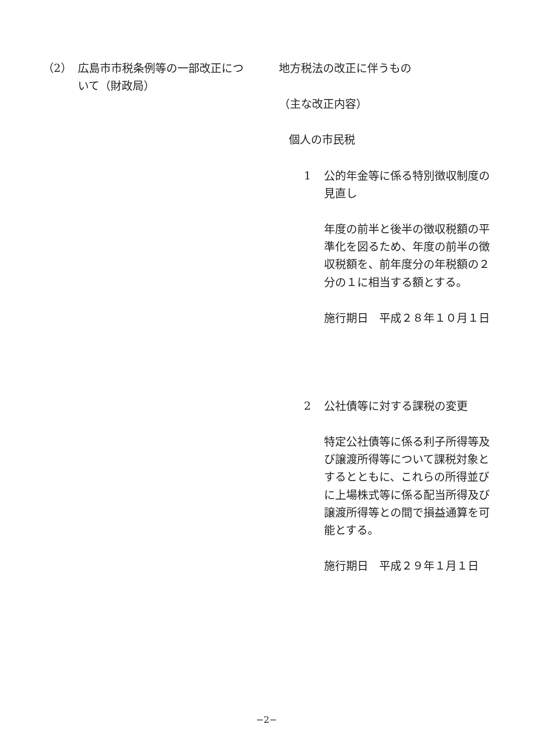（2） 広島市市税条例等の一部改正について（財政局）
地方税法の改正に伴うもの
（主な改正内容）
個人の市民税
1 公的年金等に係る特別徴収制度の見直し
年度の前半と後半の徴収税額の平準化を図るため、年度の前半の徴収税額を、前年度分の年税額の２分の１に相当する額とする。
施行期日　平成２８年１０月１日
2 公社債等に対する課税の変更
特定公社債等に係る利子所得等及び譲渡所得等について課税対象とするとともに、これらの所得並びに上場株式等に係る配当所得及び譲渡所得等との間で損益通算を可能とする。
施行期日　平成２９年１月１日
−2−